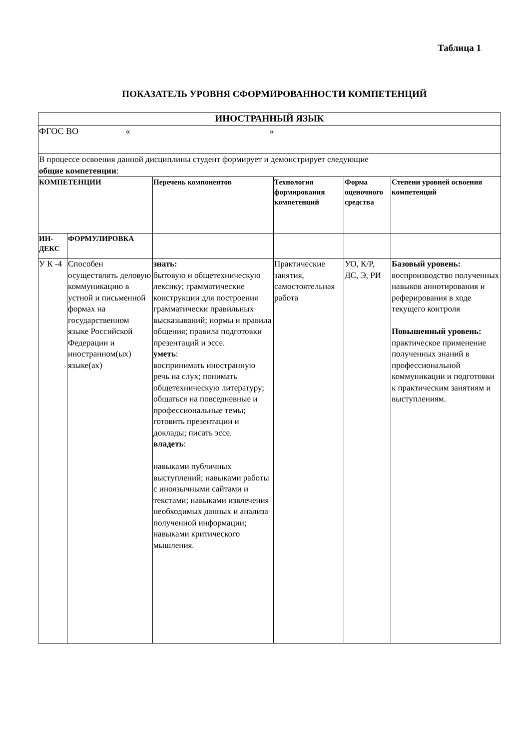Таблица 1
ПОКАЗАТЕЛЬ УРОВНЯ СФОРМИРОВАННОСТИ КОМПЕТЕНЦИЙ
| ИНОСТРАННЫЙ ЯЗЫК | | | | | |
| ФГОС ВО « » | | | | | |
| В процессе освоения данной дисциплины студент формирует и демонстрирует следующие общие компетенции : | | | | | |
| КОМПЕТЕНЦИИ | | Перечень компонентов | Технология формирования компетенций | Форма оценочного средства | Степени уровней освоения компетенций |
| ИН-ДЕКС | ФОРМУЛИРОВКА | | | | |
| У К -4 | Способен осуществлять деловую коммуникацию в устной и письменной формах на государственном языке Российской Федерации и иностранном(ых) языке(ах) | знать: бытовую и общетехническую лексику; грамматические конструкции для построения грамматически правильных высказываний; нормы и правила общения; правила подготовки презентаций и эссе. уметь : воспринимать иностранную речь на слух; понимать общетехническую литературу; общаться на повседневные и профессиональные темы; готовить презентации и доклады; писать эссе. владеть : навыками публичных выступлений; навыками работы с иноязычными сайтами и текстами; навыками извлечения необходимых данных и анализа полученной информации; навыками критического мышления. | Практические занятия, самостоятельная работа | УО, К/Р, ДС, Э, РИ | Базовый уровень: воспроизводство полученных навыков аннотирования и реферирования в ходе текущего контроля Повышенный уровень: практическое применение полученных знаний в профессиональной коммуникации и подготовки к практическим занятиям и выступлениям. |